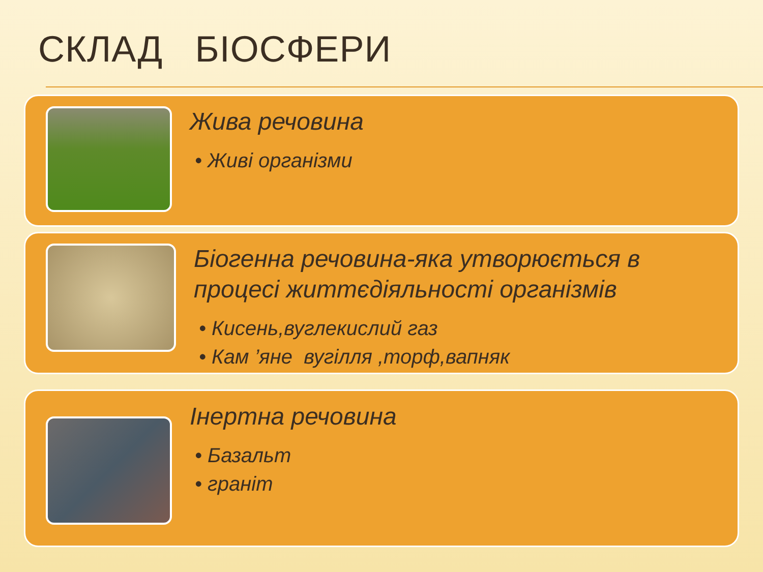СКЛАД БІОСФЕРИ
Жива речовина
• Живі організми
Біогенна речовина-яка утворюється в процесі життєдіяльності організмів
• Кисень,вуглекислий газ
• Кам ’яне вугілля ,торф,вапняк
Інертна речовина
• Базальт
• граніт